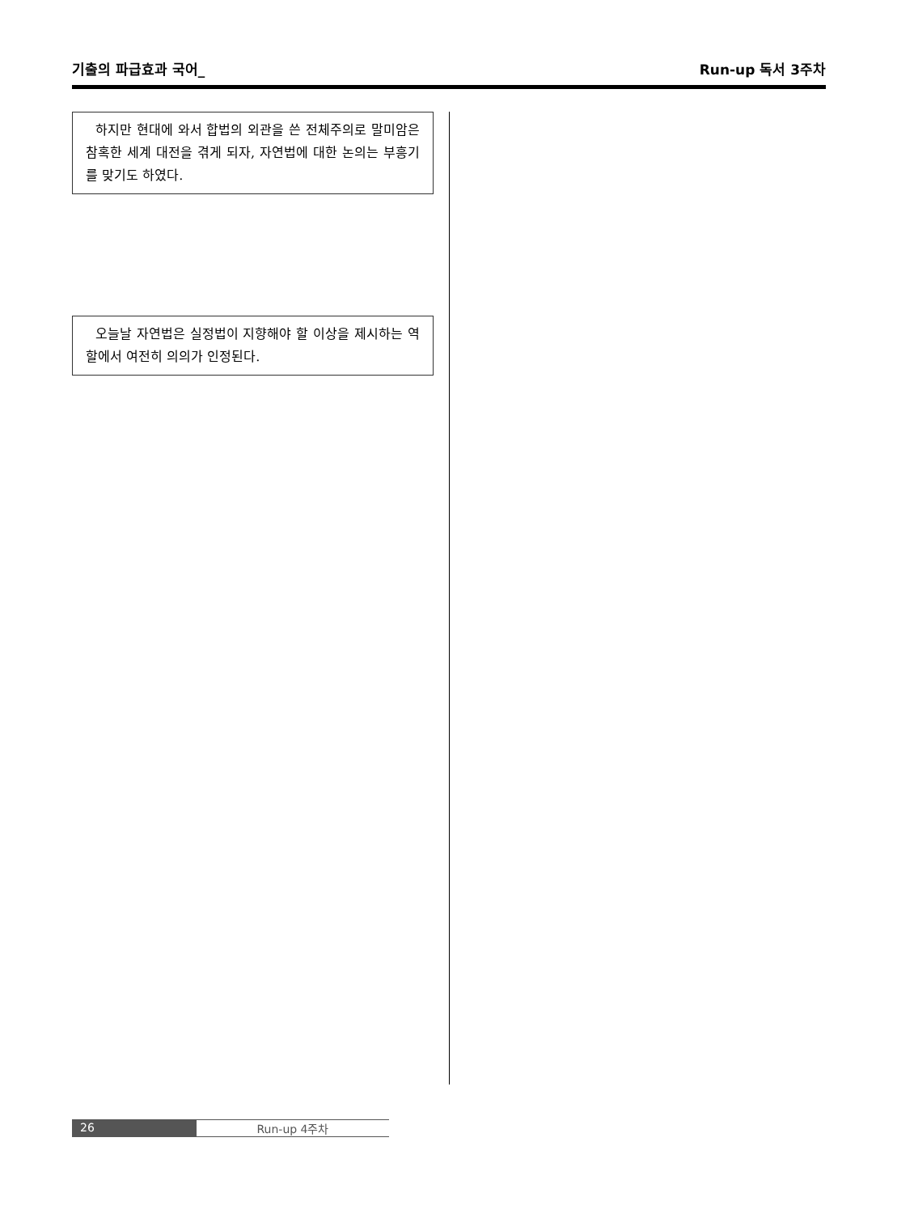기출의 파급효과 국어_ Run-up 독서 3주차
하지만 현대에 와서 합법의 외관을 쓴 전체주의로 말미암은 참혹한 세계 대전을 겪게 되자, 자연법에 대한 논의는 부흥기를 맞기도 하였다.
오늘날 자연법은 실정법이 지향해야 할 이상을 제시하는 역할에서 여전히 의의가 인정된다.
26 Run-up 4주차